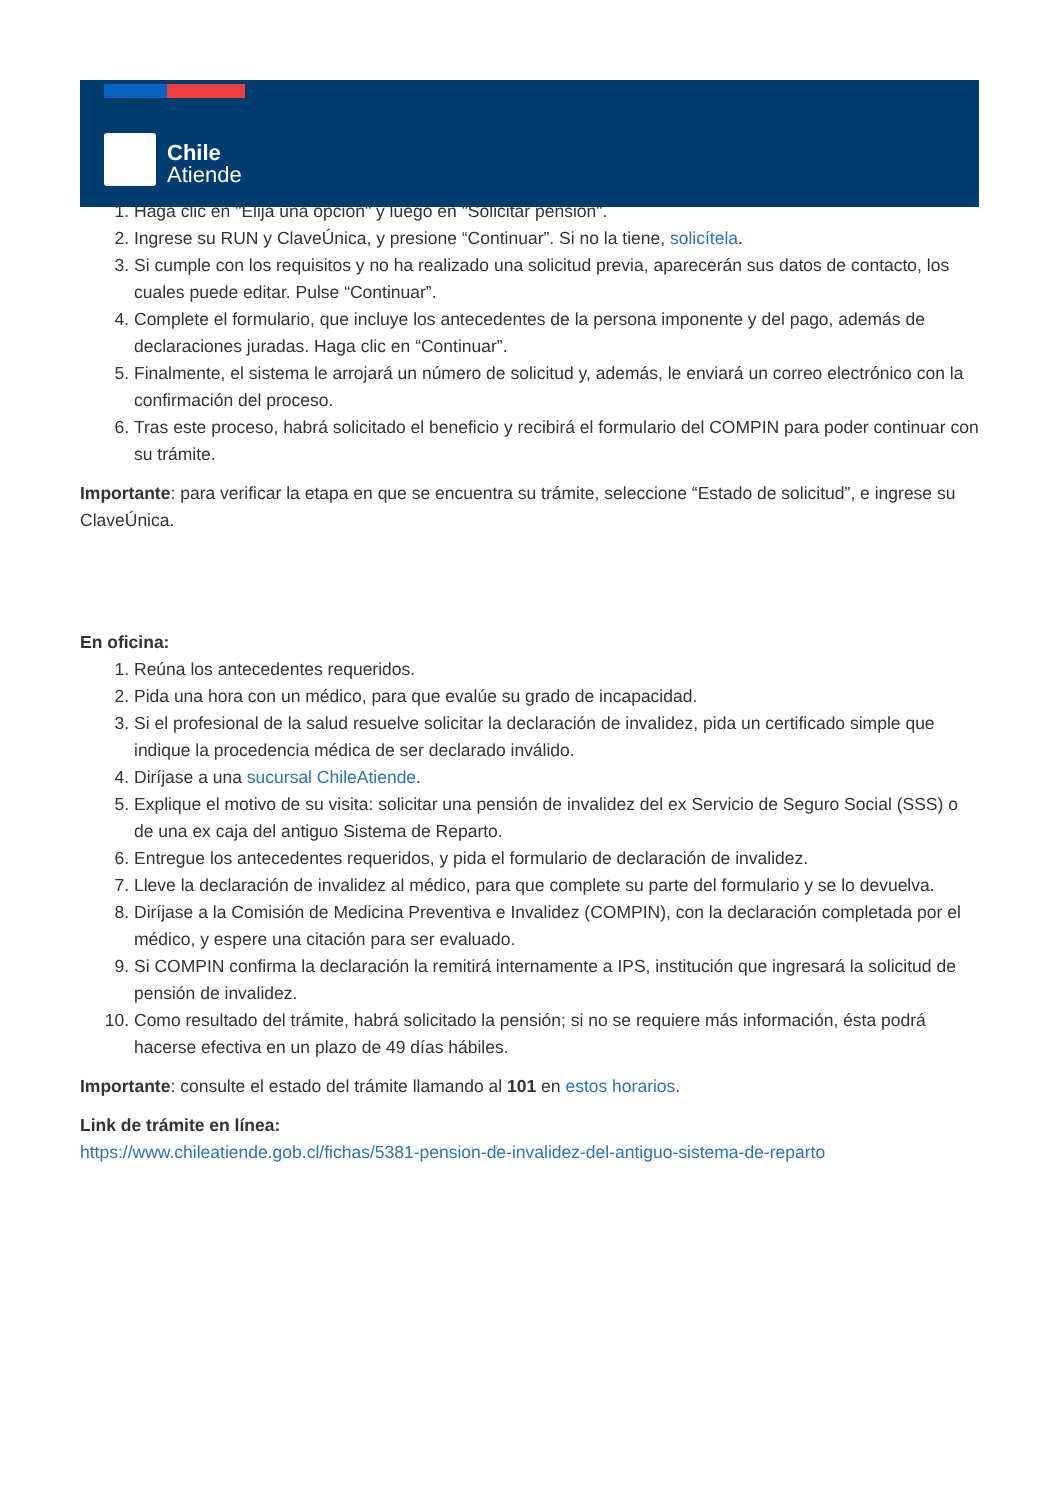1. Haga clic en "Elija una opción" y luego en "Solicitar pensión".
2. Ingrese su RUN y ClaveÚnica, y presione “Continuar”. Si no la tiene, solicítela.
3. Si cumple con los requisitos y no ha realizado una solicitud previa, aparecerán sus datos de contacto, los cuales puede editar. Pulse “Continuar”.
4. Complete el formulario, que incluye los antecedentes de la persona imponente y del pago, además de declaraciones juradas. Haga clic en “Continuar”.
5. Finalmente, el sistema le arrojará un número de solicitud y, además, le enviará un correo electrónico con la confirmación del proceso.
6. Tras este proceso, habrá solicitado el beneficio y recibirá el formulario del COMPIN para poder continuar con su trámite.
Importante: para verificar la etapa en que se encuentra su trámite, seleccione “Estado de solicitud”, e ingrese su ClaveÚnica.
En oficina:
1. Reúna los antecedentes requeridos.
2. Pida una hora con un médico, para que evalúe su grado de incapacidad.
3. Si el profesional de la salud resuelve solicitar la declaración de invalidez, pida un certificado simple que indique la procedencia médica de ser declarado inválido.
4. Diríjase a una sucursal ChileAtiende.
5. Explique el motivo de su visita: solicitar una pensión de invalidez del ex Servicio de Seguro Social (SSS) o de una ex caja del antiguo Sistema de Reparto.
6. Entregue los antecedentes requeridos, y pida el formulario de declaración de invalidez.
7. Lleve la declaración de invalidez al médico, para que complete su parte del formulario y se lo devuelva.
8. Diríjase a la Comisión de Medicina Preventiva e Invalidez (COMPIN), con la declaración completada por el médico, y espere una citación para ser evaluado.
9. Si COMPIN confirma la declaración la remitirá internamente a IPS, institución que ingresará la solicitud de pensión de invalidez.
10. Como resultado del trámite, habrá solicitado la pensión; si no se requiere más información, ésta podrá hacerse efectiva en un plazo de 49 días hábiles.
Importante: consulte el estado del trámite llamando al 101 en estos horarios.
Link de trámite en línea:
https://www.chileatiende.gob.cl/fichas/5381-pension-de-invalidez-del-antiguo-sistema-de-reparto
Chile
Atiende